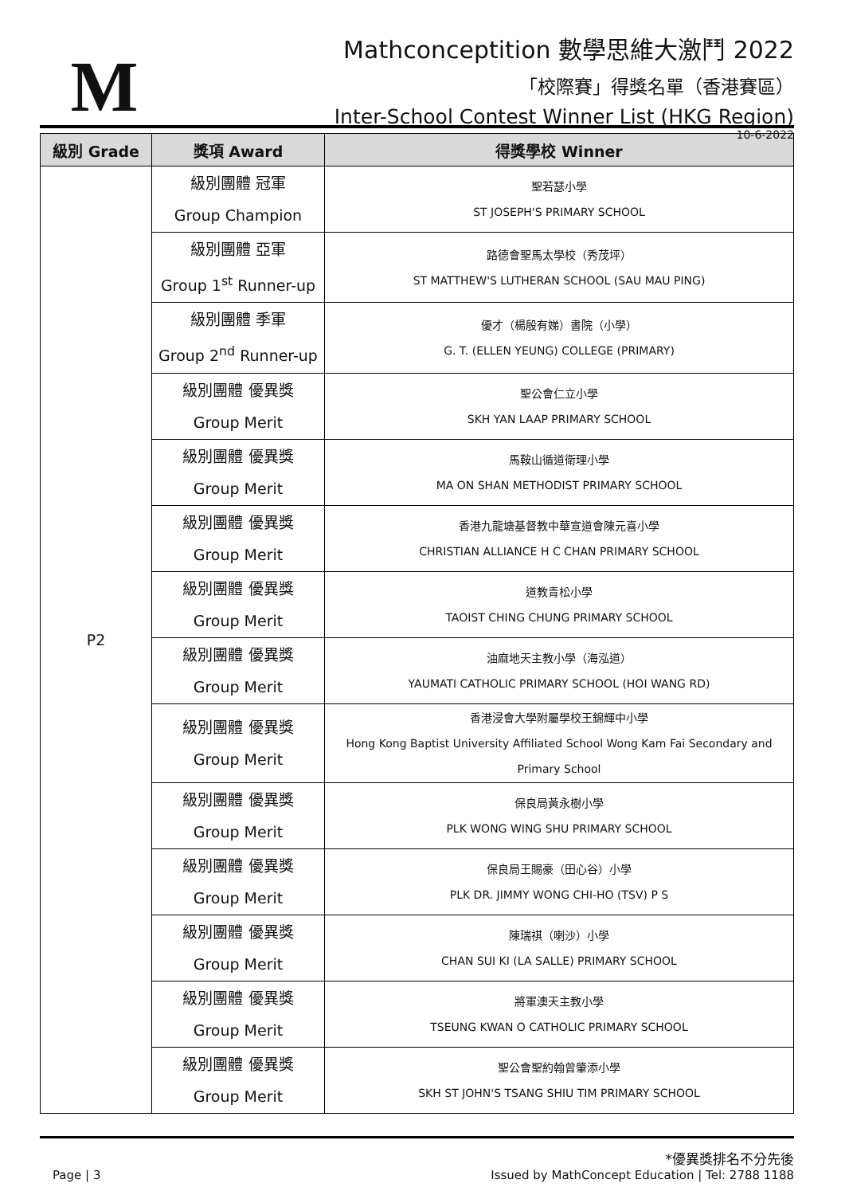M
Mathconceptition 數學思維大激鬥 2022
「校際賽」得獎名單（香港賽區）
Inter-School Contest Winner List (HKG Region)
10-6-2022
| 級別 Grade | 獎項 Award | 得獎學校 Winner |
| --- | --- | --- |
| P2 | 級別團體 冠軍 Group Champion | 聖若瑟小學 ST JOSEPH'S PRIMARY SCHOOL |
| | 級別團體 亞軍 Group 1<sup>st</sup> Runner-up | 路德會聖馬太學校（秀茂坪） ST MATTHEW'S LUTHERAN SCHOOL (SAU MAU PING) |
| | 級別團體 季軍 Group 2<sup>nd</sup> Runner-up | 優才（楊殷有娣）書院（小學） G. T. (ELLEN YEUNG) COLLEGE (PRIMARY) |
| | 級別團體 優異獎 Group Merit | 聖公會仁立小學 SKH YAN LAAP PRIMARY SCHOOL |
| | 級別團體 優異獎 Group Merit | 馬鞍山循道衛理小學 MA ON SHAN METHODIST PRIMARY SCHOOL |
| | 級別團體 優異獎 Group Merit | 香港九龍塘基督教中華宣道會陳元喜小學 CHRISTIAN ALLIANCE H C CHAN PRIMARY SCHOOL |
| | 級別團體 優異獎 Group Merit | 道教青松小學 TAOIST CHING CHUNG PRIMARY SCHOOL |
| | 級別團體 優異獎 Group Merit | 油麻地天主教小學（海泓道） YAUMATI CATHOLIC PRIMARY SCHOOL (HOI WANG RD) |
| | 級別團體 優異獎 Group Merit | 香港浸會大學附屬學校王錦輝中小學 Hong Kong Baptist University Affiliated School Wong Kam Fai Secondary and Primary School |
| | 級別團體 優異獎 Group Merit | 保良局黃永樹小學 PLK WONG WING SHU PRIMARY SCHOOL |
| | 級別團體 優異獎 Group Merit | 保良局王賜豪（田心谷）小學 PLK DR. JIMMY WONG CHI-HO (TSV) P S |
| | 級別團體 優異獎 Group Merit | 陳瑞祺（喇沙）小學 CHAN SUI KI (LA SALLE) PRIMARY SCHOOL |
| | 級別團體 優異獎 Group Merit | 將軍澳天主教小學 TSEUNG KWAN O CATHOLIC PRIMARY SCHOOL |
| | 級別團體 優異獎 Group Merit | 聖公會聖約翰曾肇添小學 SKH ST JOHN'S TSANG SHIU TIM PRIMARY SCHOOL |
Page | 3
*優異獎排名不分先後
Issued by MathConcept Education | Tel: 2788 1188